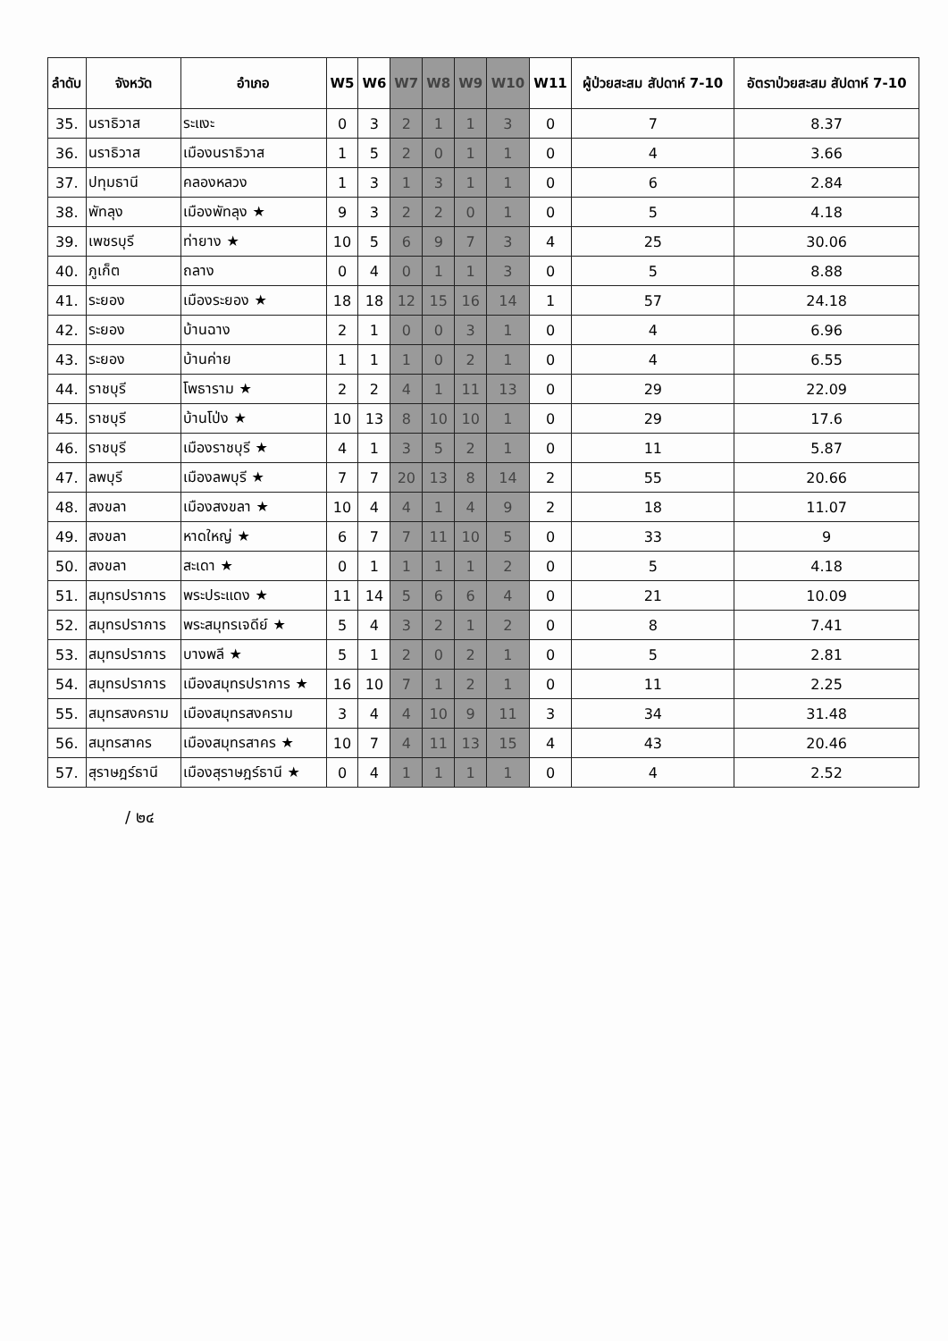| ลำดับ | จังหวัด | อำเภอ | W5 | W6 | W7 | W8 | W9 | W10 | W11 | ผู้ป่วยสะสม สัปดาห์ 7-10 | อัตราป่วยสะสม สัปดาห์ 7-10 |
| --- | --- | --- | --- | --- | --- | --- | --- | --- | --- | --- | --- |
| 35. | นราธิวาส | ระแงะ | 0 | 3 | 2 | 1 | 1 | 3 | 0 | 7 | 8.37 |
| 36. | นราธิวาส | เมืองนราธิวาส | 1 | 5 | 2 | 0 | 1 | 1 | 0 | 4 | 3.66 |
| 37. | ปทุมธานี | คลองหลวง | 1 | 3 | 1 | 3 | 1 | 1 | 0 | 6 | 2.84 |
| 38. | พัทลุง | เมืองพัทลุง ★ | 9 | 3 | 2 | 2 | 0 | 1 | 0 | 5 | 4.18 |
| 39. | เพชรบุรี | ท่ายาง ★ | 10 | 5 | 6 | 9 | 7 | 3 | 4 | 25 | 30.06 |
| 40. | ภูเก็ต | ถลาง | 0 | 4 | 0 | 1 | 1 | 3 | 0 | 5 | 8.88 |
| 41. | ระยอง | เมืองระยอง ★ | 18 | 18 | 12 | 15 | 16 | 14 | 1 | 57 | 24.18 |
| 42. | ระยอง | บ้านฉาง | 2 | 1 | 0 | 0 | 3 | 1 | 0 | 4 | 6.96 |
| 43. | ระยอง | บ้านค่าย | 1 | 1 | 1 | 0 | 2 | 1 | 0 | 4 | 6.55 |
| 44. | ราชบุรี | โพธาราม ★ | 2 | 2 | 4 | 1 | 11 | 13 | 0 | 29 | 22.09 |
| 45. | ราชบุรี | บ้านโป่ง ★ | 10 | 13 | 8 | 10 | 10 | 1 | 0 | 29 | 17.6 |
| 46. | ราชบุรี | เมืองราชบุรี ★ | 4 | 1 | 3 | 5 | 2 | 1 | 0 | 11 | 5.87 |
| 47. | ลพบุรี | เมืองลพบุรี ★ | 7 | 7 | 20 | 13 | 8 | 14 | 2 | 55 | 20.66 |
| 48. | สงขลา | เมืองสงขลา ★ | 10 | 4 | 4 | 1 | 4 | 9 | 2 | 18 | 11.07 |
| 49. | สงขลา | หาดใหญ่ ★ | 6 | 7 | 7 | 11 | 10 | 5 | 0 | 33 | 9 |
| 50. | สงขลา | สะเดา ★ | 0 | 1 | 1 | 1 | 1 | 2 | 0 | 5 | 4.18 |
| 51. | สมุทรปราการ | พระประแดง ★ | 11 | 14 | 5 | 6 | 6 | 4 | 0 | 21 | 10.09 |
| 52. | สมุทรปราการ | พระสมุทรเจดีย์ ★ | 5 | 4 | 3 | 2 | 1 | 2 | 0 | 8 | 7.41 |
| 53. | สมุทรปราการ | บางพลี ★ | 5 | 1 | 2 | 0 | 2 | 1 | 0 | 5 | 2.81 |
| 54. | สมุทรปราการ | เมืองสมุทรปราการ ★ | 16 | 10 | 7 | 1 | 2 | 1 | 0 | 11 | 2.25 |
| 55. | สมุทรสงคราม | เมืองสมุทรสงคราม | 3 | 4 | 4 | 10 | 9 | 11 | 3 | 34 | 31.48 |
| 56. | สมุทรสาคร | เมืองสมุทรสาคร ★ | 10 | 7 | 4 | 11 | 13 | 15 | 4 | 43 | 20.46 |
| 57. | สุราษฎร์ธานี | เมืองสุราษฎร์ธานี ★ | 0 | 4 | 1 | 1 | 1 | 1 | 0 | 4 | 2.52 |
/ ๒๔